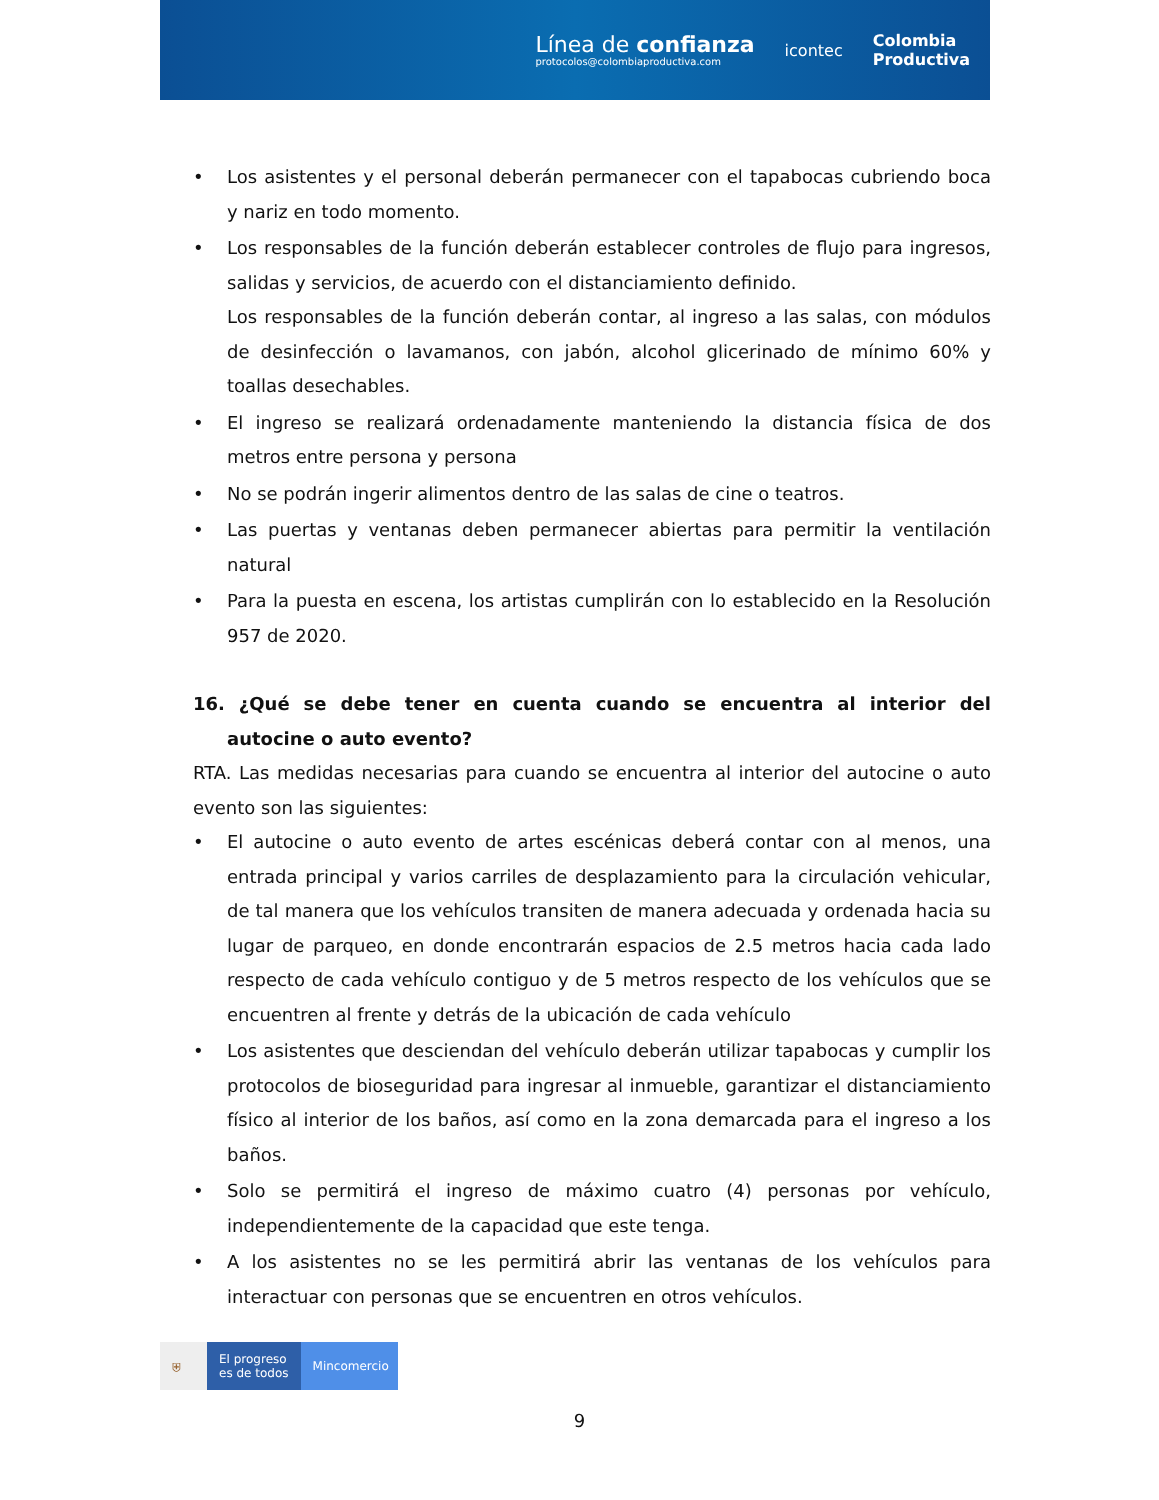Línea de confianza
protocolos@colombiaproductiva.com
icontec
Colombia
Productiva
• Los asistentes y el personal deberán permanecer con el tapabocas cubriendo boca y nariz en todo momento.
• Los responsables de la función deberán establecer controles de flujo para ingresos, salidas y servicios, de acuerdo con el distanciamiento definido.
Los responsables de la función deberán contar, al ingreso a las salas, con módulos de desinfección o lavamanos, con jabón, alcohol glicerinado de mínimo 60% y toallas desechables.
• El ingreso se realizará ordenadamente manteniendo la distancia física de dos metros entre persona y persona
• No se podrán ingerir alimentos dentro de las salas de cine o teatros.
• Las puertas y ventanas deben permanecer abiertas para permitir la ventilación natural
• Para la puesta en escena, los artistas cumplirán con lo establecido en la Resolución 957 de 2020.
16. ¿Qué se debe tener en cuenta cuando se encuentra al interior del autocine o auto evento?
RTA. Las medidas necesarias para cuando se encuentra al interior del autocine o auto evento son las siguientes:
• El autocine o auto evento de artes escénicas deberá contar con al menos, una entrada principal y varios carriles de desplazamiento para la circulación vehicular, de tal manera que los vehículos transiten de manera adecuada y ordenada hacia su lugar de parqueo, en donde encontrarán espacios de 2.5 metros hacia cada lado respecto de cada vehículo contiguo y de 5 metros respecto de los vehículos que se encuentren al frente y detrás de la ubicación de cada vehículo
• Los asistentes que desciendan del vehículo deberán utilizar tapabocas y cumplir los protocolos de bioseguridad para ingresar al inmueble, garantizar el distanciamiento físico al interior de los baños, así como en la zona demarcada para el ingreso a los baños.
• Solo se permitirá el ingreso de máximo cuatro (4) personas por vehículo, independientemente de la capacidad que este tenga.
• A los asistentes no se les permitirá abrir las ventanas de los vehículos para interactuar con personas que se encuentren en otros vehículos.
⛨ El progreso
es de todos
Mincomercio
9